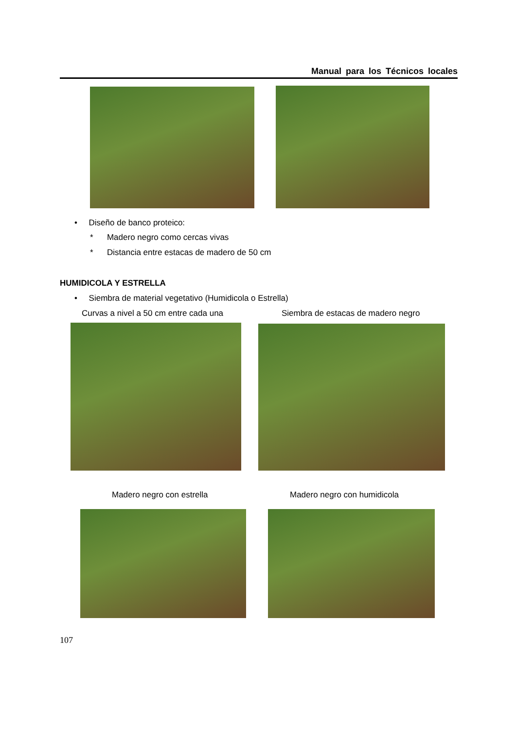Manual para los Técnicos locales
• Diseño de banco proteico:
* Madero negro como cercas vivas
* Distancia entre estacas de madero de 50 cm
HUMIDICOLA Y ESTRELLA
• Siembra de material vegetativo (Humidicola o Estrella)
Curvas a nivel a 50 cm entre cada una Siembra de estacas de madero negro
Madero negro con estrella Madero negro con humidicola
107